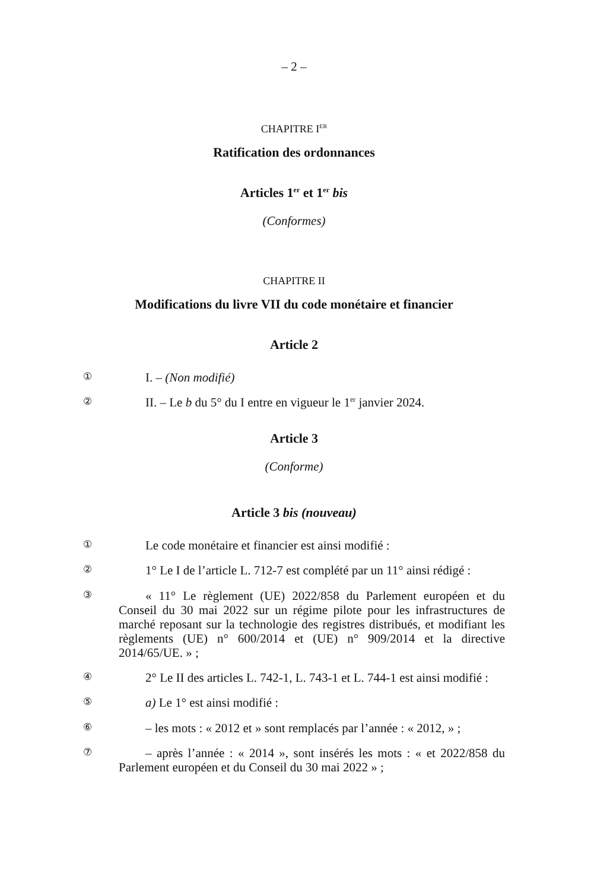– 2 –
CHAPITRE I<sup>ER</sup>
Ratification des ordonnances
Articles 1<sup>er</sup> et 1<sup>er</sup> bis
(Conformes)
CHAPITRE II
Modifications du livre VII du code monétaire et financier
Article 2
① I. – (Non modifié)
② II. – Le b du 5° du I entre en vigueur le 1<sup>er</sup> janvier 2024.
Article 3
(Conforme)
Article 3 bis (nouveau)
① Le code monétaire et financier est ainsi modifié :
② 1° Le I de l’article L. 712-7 est complété par un 11° ainsi rédigé :
③ « 11° Le règlement (UE) 2022/858 du Parlement européen et du Conseil du 30 mai 2022 sur un régime pilote pour les infrastructures de marché reposant sur la technologie des registres distribués, et modifiant les règlements (UE) n° 600/2014 et (UE) n° 909/2014 et la directive 2014/65/UE. » ;
④ 2° Le II des articles L. 742-1, L. 743-1 et L. 744-1 est ainsi modifié :
⑤ a) Le 1° est ainsi modifié :
⑥ – les mots : « 2012 et » sont remplacés par l’année : « 2012, » ;
⑦ – après l’année : « 2014 », sont insérés les mots : « et 2022/858 du Parlement européen et du Conseil du 30 mai 2022 » ;